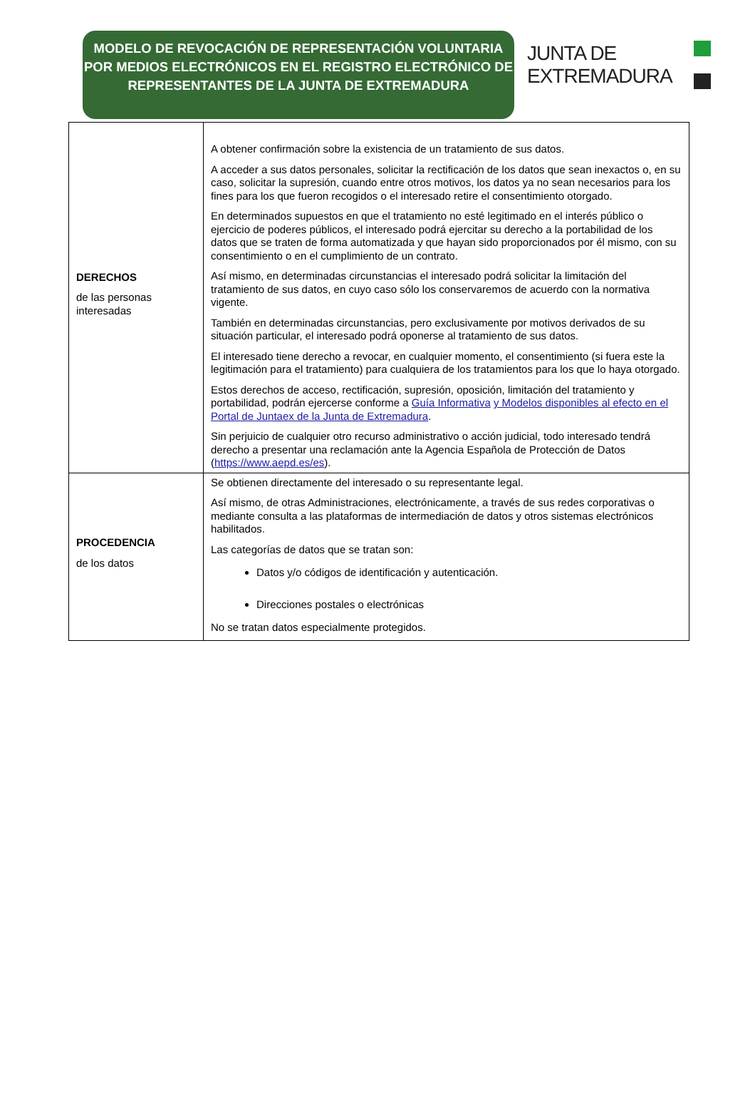MODELO DE REVOCACIÓN DE REPRESENTACIÓN VOLUNTARIA POR MEDIOS ELECTRÓNICOS EN EL REGISTRO ELECTRÓNICO DE REPRESENTANTES DE LA JUNTA DE EXTREMADURA
JUNTA DE
EXTREMADURA
| DERECHOS de las personas interesadas | A obtener confirmación sobre la existencia de un tratamiento de sus datos. A acceder a sus datos personales, solicitar la rectificación de los datos que sean inexactos o, en su caso, solicitar la supresión, cuando entre otros motivos, los datos ya no sean necesarios para los fines para los que fueron recogidos o el interesado retire el consentimiento otorgado. En determinados supuestos en que el tratamiento no esté legitimado en el interés público o ejercicio de poderes públicos, el interesado podrá ejercitar su derecho a la portabilidad de los datos que se traten de forma automatizada y que hayan sido proporcionados por él mismo, con su consentimiento o en el cumplimiento de un contrato. Así mismo, en determinadas circunstancias el interesado podrá solicitar la limitación del tratamiento de sus datos, en cuyo caso sólo los conservaremos de acuerdo con la normativa vigente. También en determinadas circunstancias, pero exclusivamente por motivos derivados de su situación particular, el interesado podrá oponerse al tratamiento de sus datos. El interesado tiene derecho a revocar, en cualquier momento, el consentimiento (si fuera este la legitimación para el tratamiento) para cualquiera de los tratamientos para los que lo haya otorgado. Estos derechos de acceso, rectificación, supresión, oposición, limitación del tratamiento y portabilidad, podrán ejercerse conforme a Guía Informativa y Modelos disponibles al efecto en el Portal de Juntaex de la Junta de Extremadura . Sin perjuicio de cualquier otro recurso administrativo o acción judicial, todo interesado tendrá derecho a presentar una reclamación ante la Agencia Española de Protección de Datos ( https://www.aepd.es/es ). |
| PROCEDENCIA de los datos | Se obtienen directamente del interesado o su representante legal. Así mismo, de otras Administraciones, electrónicamente, a través de sus redes corporativas o mediante consulta a las plataformas de intermediación de datos y otros sistemas electrónicos habilitados. Las categorías de datos que se tratan son: Datos y/o códigos de identificación y autenticación. Direcciones postales o electrónicas No se tratan datos especialmente protegidos. |